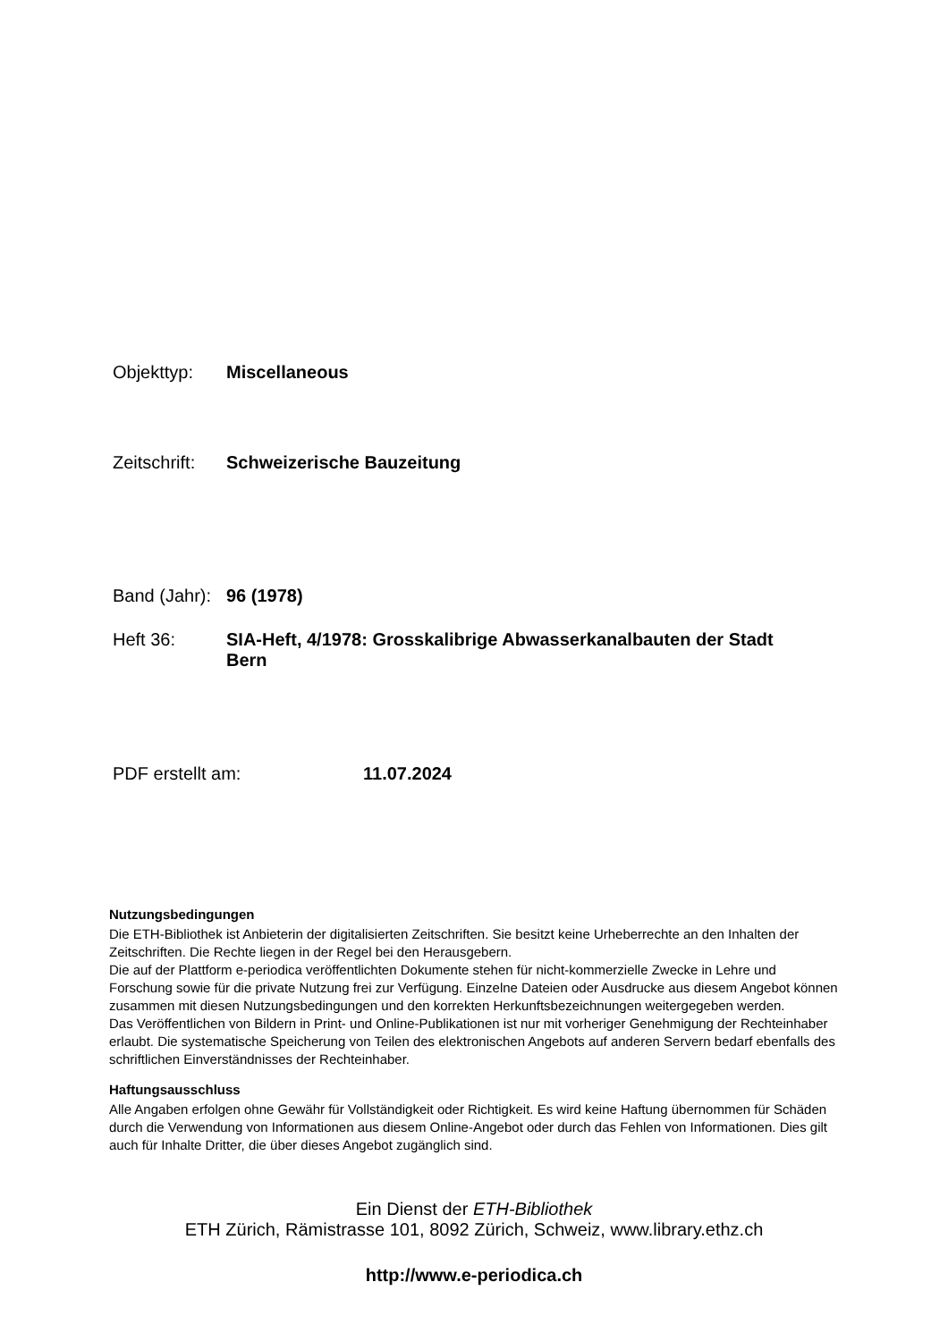Objekttyp: Miscellaneous
Zeitschrift:
Schweizerische Bauzeitung
Band (Jahr):
96 (1978)
Heft 36: SIA-Heft, 4/1978: Grosskalibrige Abwasserkanalbauten der Stadt Bern
PDF erstellt am: 11.07.2024
Nutzungsbedingungen
Die ETH-Bibliothek ist Anbieterin der digitalisierten Zeitschriften. Sie besitzt keine Urheberrechte an den Inhalten der Zeitschriften. Die Rechte liegen in der Regel bei den Herausgebern.
Die auf der Plattform e-periodica veröffentlichten Dokumente stehen für nicht-kommerzielle Zwecke in Lehre und Forschung sowie für die private Nutzung frei zur Verfügung. Einzelne Dateien oder Ausdrucke aus diesem Angebot können zusammen mit diesen Nutzungsbedingungen und den korrekten Herkunftsbezeichnungen weitergegeben werden.
Das Veröffentlichen von Bildern in Print- und Online-Publikationen ist nur mit vorheriger Genehmigung der Rechteinhaber erlaubt. Die systematische Speicherung von Teilen des elektronischen Angebots auf anderen Servern bedarf ebenfalls des schriftlichen Einverständnisses der Rechteinhaber.
Haftungsausschluss
Alle Angaben erfolgen ohne Gewähr für Vollständigkeit oder Richtigkeit. Es wird keine Haftung übernommen für Schäden durch die Verwendung von Informationen aus diesem Online-Angebot oder durch das Fehlen von Informationen. Dies gilt auch für Inhalte Dritter, die über dieses Angebot zugänglich sind.
Ein Dienst der ETH-Bibliothek
ETH Zürich, Rämistrasse 101, 8092 Zürich, Schweiz, www.library.ethz.ch
http://www.e-periodica.ch